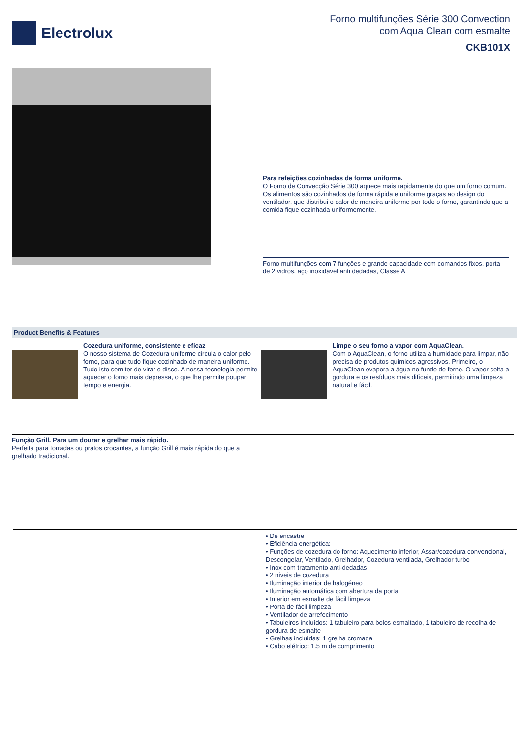Electrolux
Forno multifunções Série 300 Convection
com Aqua Clean com esmalte
CKB101X
Para refeições cozinhadas de forma uniforme.
O Forno de Convecção Série 300 aquece mais rapidamente do que um forno comum. Os alimentos são cozinhados de forma rápida e uniforme graças ao design do ventilador, que distribui o calor de maneira uniforme por todo o forno, garantindo que a comida fique cozinhada uniformemente.
Forno multifunções com 7 funções e grande capacidade com comandos fixos, porta de 2 vidros, aço inoxidável anti dedadas, Classe A
Product Benefits & Features
Cozedura uniforme, consistente e eficaz
O nosso sistema de Cozedura uniforme circula o calor pelo forno, para que tudo fique cozinhado de maneira uniforme. Tudo isto sem ter de virar o disco. A nossa tecnologia permite aquecer o forno mais depressa, o que lhe permite poupar tempo e energia.
Limpe o seu forno a vapor com AquaClean.
Com o AquaClean, o forno utiliza a humidade para limpar, não precisa de produtos químicos agressivos. Primeiro, o AquaClean evapora a água no fundo do forno. O vapor solta a gordura e os resíduos mais difíceis, permitindo uma limpeza natural e fácil.
Função Grill. Para um dourar e grelhar mais rápido.
Perfeita para torradas ou pratos crocantes, a função Grill é mais rápida do que a grelhado tradicional.
• De encastre
• Eficiência energética:
• Funções de cozedura do forno: Aquecimento inferior, Assar/cozedura convencional, Descongelar, Ventilado, Grelhador, Cozedura ventilada, Grelhador turbo
• Inox com tratamento anti-dedadas
• 2 níveis de cozedura
• Iluminação interior de halogéneo
• Iluminação automática com abertura da porta
• Interior em esmalte de fácil limpeza
• Porta de fácil limpeza
• Ventilador de arrefecimento
• Tabuleiros incluídos: 1 tabuleiro para bolos esmaltado, 1 tabuleiro de recolha de gordura de esmalte
• Grelhas incluídas: 1 grelha cromada
• Cabo elétrico: 1.5 m de comprimento